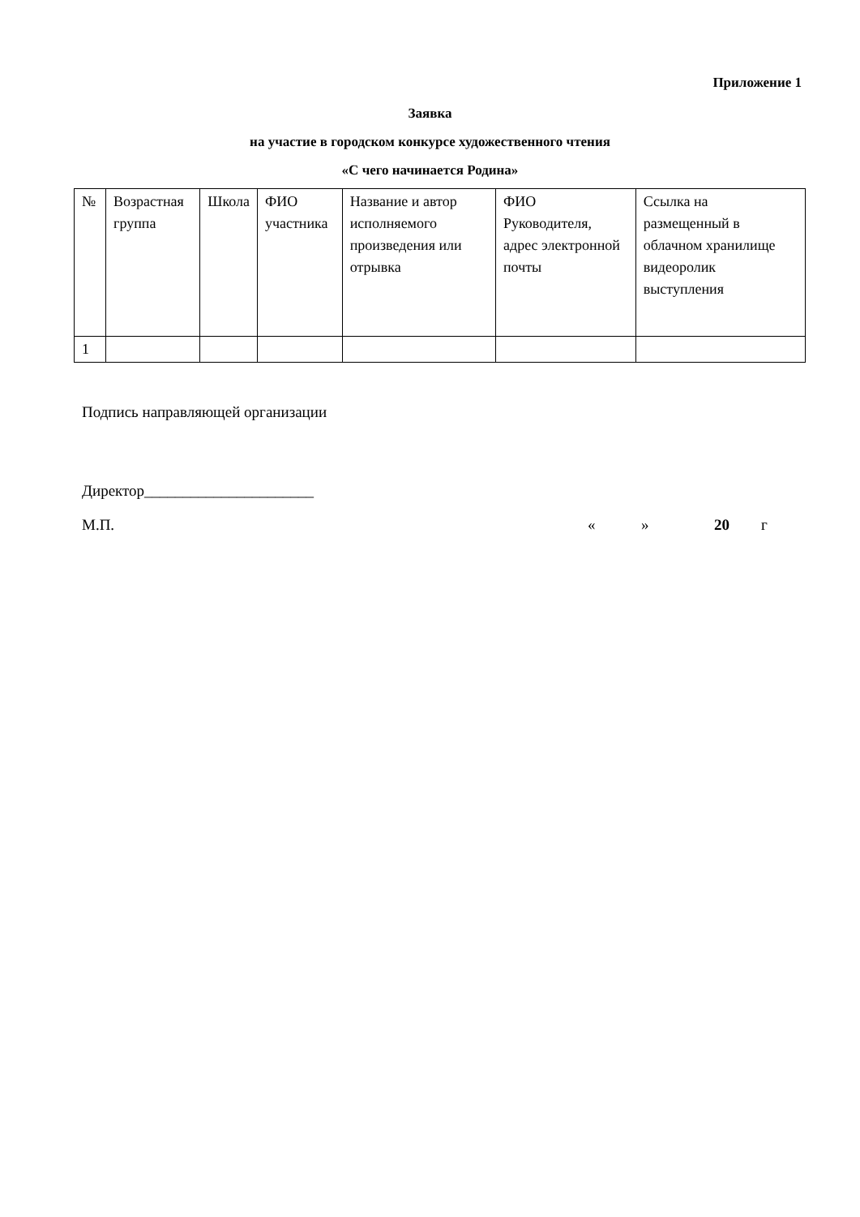Приложение 1
Заявка
на участие в городском конкурсе художественного чтения
«С чего начинается Родина»
| № | Возрастная группа | Школа | ФИО участника | Название и автор исполняемого произведения или отрывка | ФИО Руководителя, адрес электронной почты | Ссылка на размещенный в облачном хранилище видеоролик выступления |
| --- | --- | --- | --- | --- | --- | --- |
| 1 | | | | | | |
Подпись направляющей организации
Директор______________________
М.П. « » 20 г